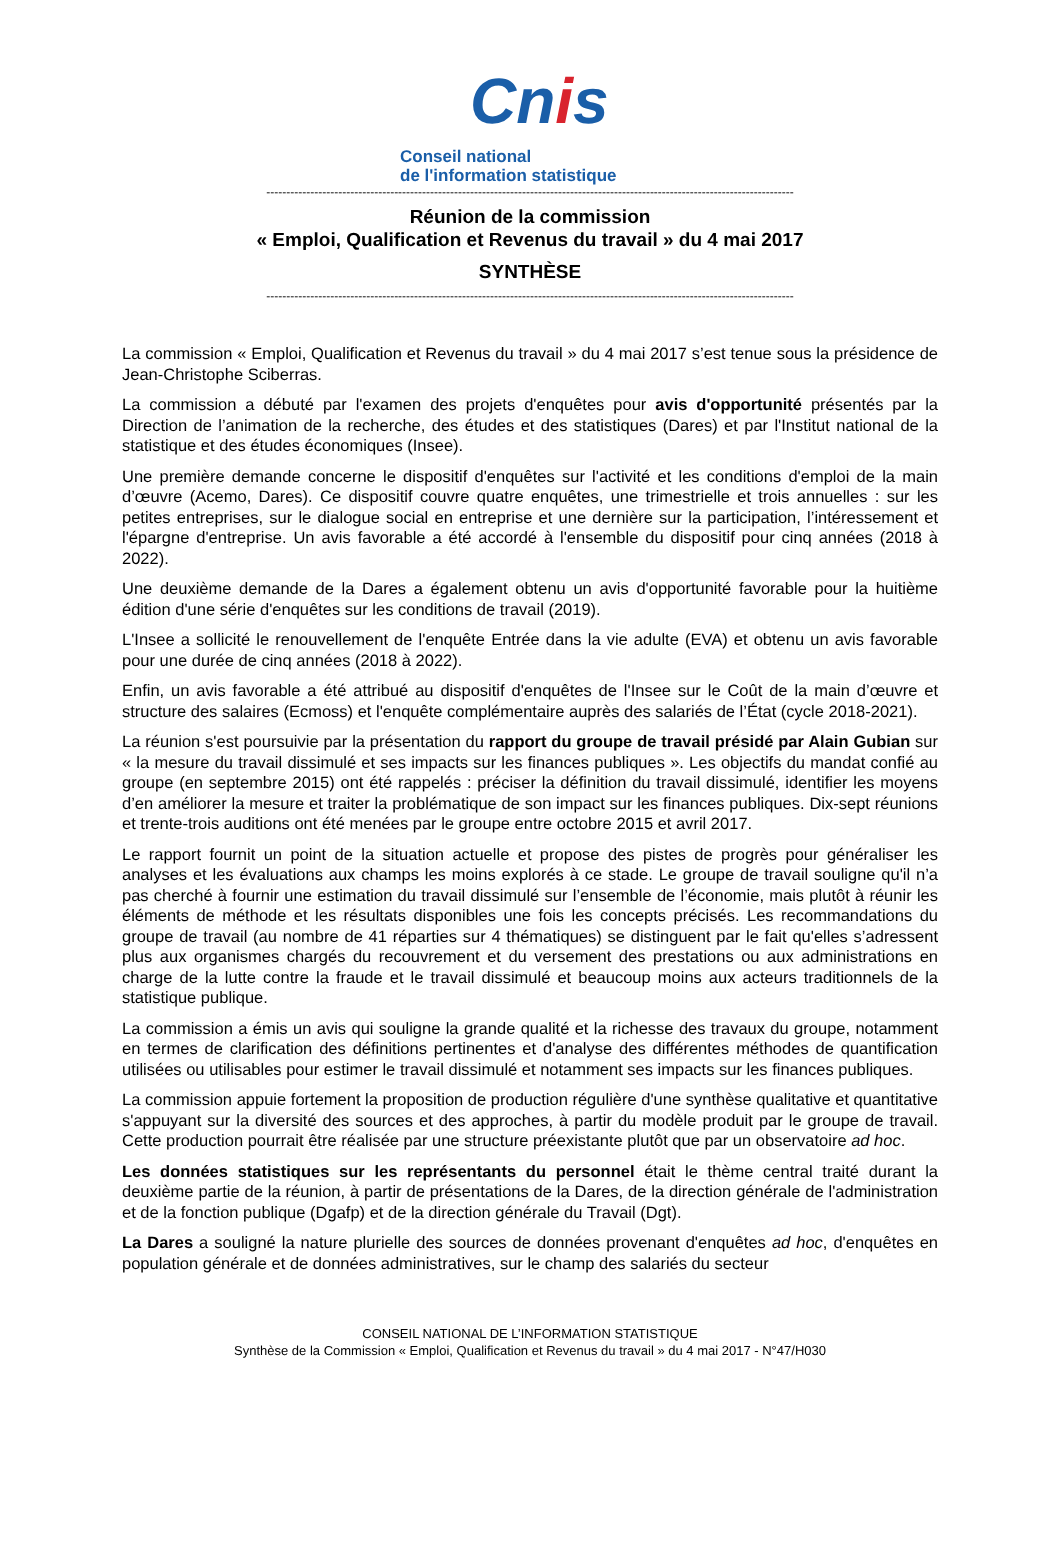Cnis
Conseil national
de l'information statistique
------------------------------------------------------------------------------------------------------------------------------------
Réunion de la commission
« Emploi, Qualification et Revenus du travail » du 4 mai 2017
SYNTHÈSE
------------------------------------------------------------------------------------------------------------------------------------
La commission « Emploi, Qualification et Revenus du travail » du 4 mai 2017 s’est tenue sous la présidence de Jean-Christophe Sciberras.
La commission a débuté par l'examen des projets d'enquêtes pour avis d'opportunité présentés par la Direction de l’animation de la recherche, des études et des statistiques (Dares) et par l'Institut national de la statistique et des études économiques (Insee).
Une première demande concerne le dispositif d'enquêtes sur l'activité et les conditions d'emploi de la main d’œuvre (Acemo, Dares). Ce dispositif couvre quatre enquêtes, une trimestrielle et trois annuelles : sur les petites entreprises, sur le dialogue social en entreprise et une dernière sur la participation, l’intéressement et l'épargne d'entreprise. Un avis favorable a été accordé à l'ensemble du dispositif pour cinq années (2018 à 2022).
Une deuxième demande de la Dares a également obtenu un avis d'opportunité favorable pour la huitième édition d'une série d'enquêtes sur les conditions de travail (2019).
L'Insee a sollicité le renouvellement de l'enquête Entrée dans la vie adulte (EVA) et obtenu un avis favorable pour une durée de cinq années (2018 à 2022).
Enfin, un avis favorable a été attribué au dispositif d'enquêtes de l'Insee sur le Coût de la main d’œuvre et structure des salaires (Ecmoss) et l'enquête complémentaire auprès des salariés de l’État (cycle 2018-2021).
La réunion s'est poursuivie par la présentation du rapport du groupe de travail présidé par Alain Gubian sur « la mesure du travail dissimulé et ses impacts sur les finances publiques ». Les objectifs du mandat confié au groupe (en septembre 2015) ont été rappelés : préciser la définition du travail dissimulé, identifier les moyens d’en améliorer la mesure et traiter la problématique de son impact sur les finances publiques. Dix-sept réunions et trente-trois auditions ont été menées par le groupe entre octobre 2015 et avril 2017.
Le rapport fournit un point de la situation actuelle et propose des pistes de progrès pour généraliser les analyses et les évaluations aux champs les moins explorés à ce stade. Le groupe de travail souligne qu'il n’a pas cherché à fournir une estimation du travail dissimulé sur l’ensemble de l’économie, mais plutôt à réunir les éléments de méthode et les résultats disponibles une fois les concepts précisés. Les recommandations du groupe de travail (au nombre de 41 réparties sur 4 thématiques) se distinguent par le fait qu'elles s’adressent plus aux organismes chargés du recouvrement et du versement des prestations ou aux administrations en charge de la lutte contre la fraude et le travail dissimulé et beaucoup moins aux acteurs traditionnels de la statistique publique.
La commission a émis un avis qui souligne la grande qualité et la richesse des travaux du groupe, notamment en termes de clarification des définitions pertinentes et d'analyse des différentes méthodes de quantification utilisées ou utilisables pour estimer le travail dissimulé et notamment ses impacts sur les finances publiques.
La commission appuie fortement la proposition de production régulière d'une synthèse qualitative et quantitative s'appuyant sur la diversité des sources et des approches, à partir du modèle produit par le groupe de travail. Cette production pourrait être réalisée par une structure préexistante plutôt que par un observatoire ad hoc.
Les données statistiques sur les représentants du personnel était le thème central traité durant la deuxième partie de la réunion, à partir de présentations de la Dares, de la direction générale de l'administration et de la fonction publique (Dgafp) et de la direction générale du Travail (Dgt).
La Dares a souligné la nature plurielle des sources de données provenant d'enquêtes ad hoc, d'enquêtes en population générale et de données administratives, sur le champ des salariés du secteur
CONSEIL NATIONAL DE L’INFORMATION STATISTIQUE
Synthèse de la Commission « Emploi, Qualification et Revenus du travail » du 4 mai 2017 - N°47/H030